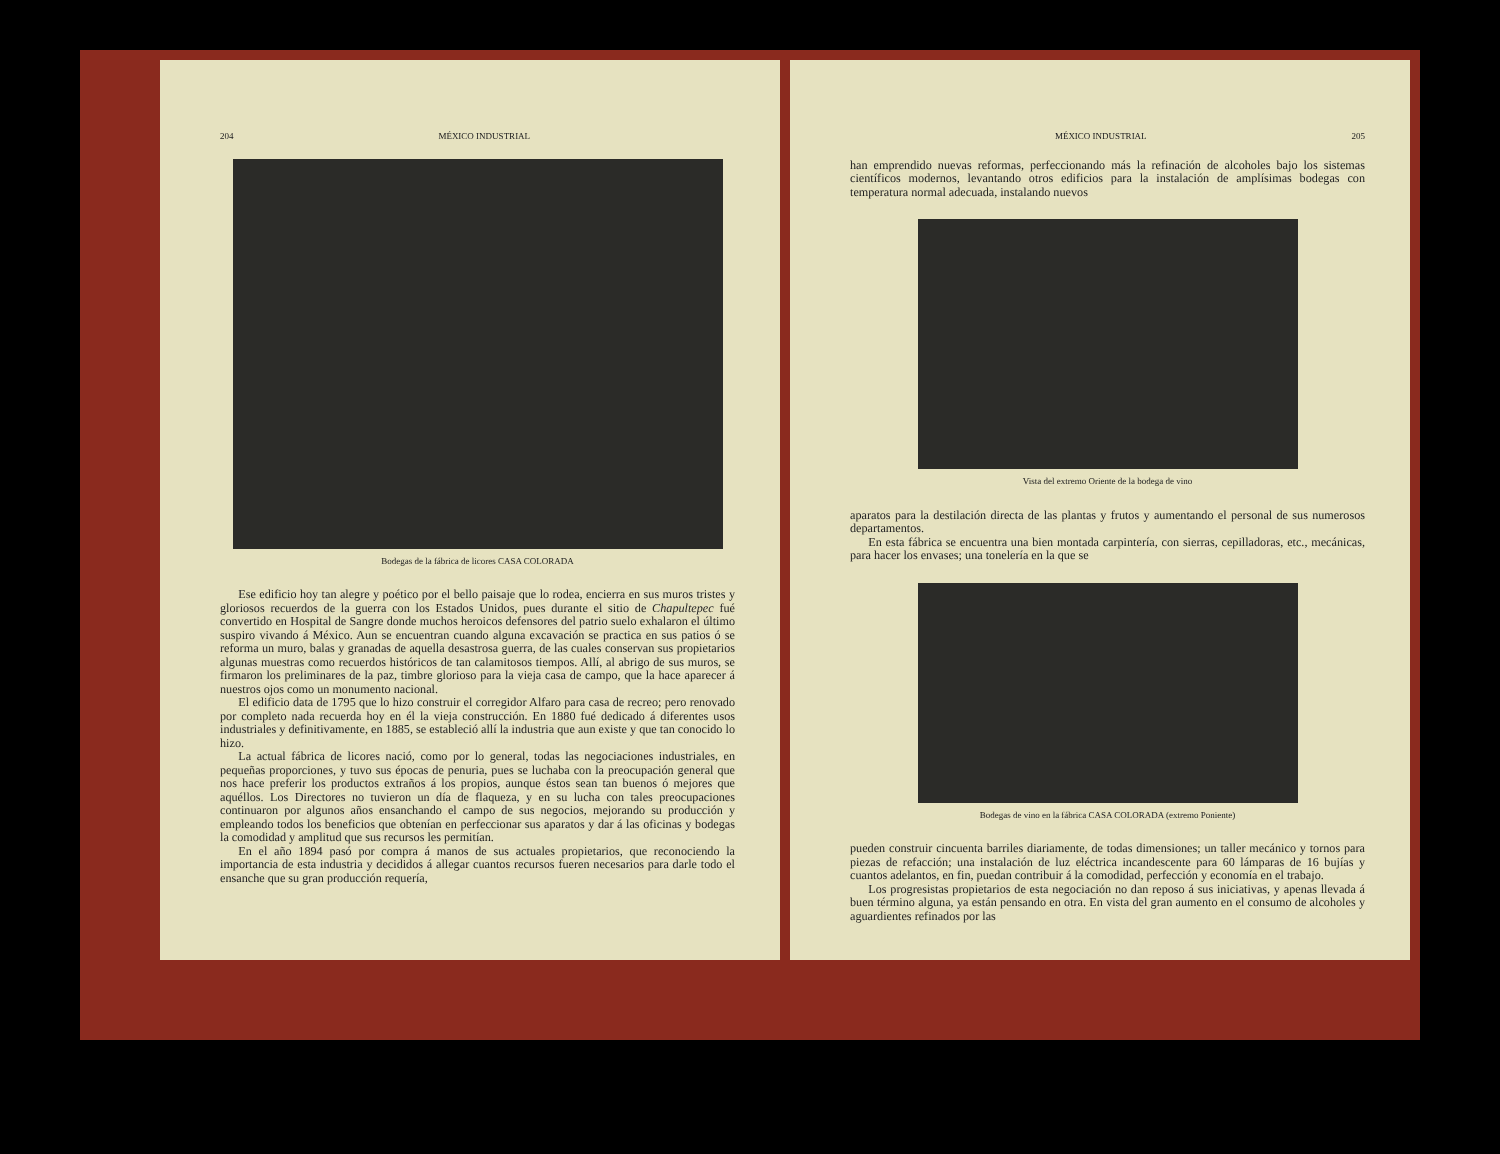204 MÉXICO INDUSTRIAL
Bodegas de la fábrica de licores CASA COLORADA
Ese edificio hoy tan alegre y poético por el bello paisaje que lo rodea, encierra en sus muros tristes y gloriosos recuerdos de la guerra con los Estados Unidos, pues durante el sitio de Chapultepec fué convertido en Hospital de Sangre donde muchos heroicos defensores del patrio suelo exhalaron el último suspiro vivando á México. Aun se encuentran cuando alguna excavación se practica en sus patios ó se reforma un muro, balas y granadas de aquella desastrosa guerra, de las cuales conservan sus propietarios algunas muestras como recuerdos históricos de tan calamitosos tiempos. Allí, al abrigo de sus muros, se firmaron los preliminares de la paz, timbre glorioso para la vieja casa de campo, que la hace aparecer á nuestros ojos como un monumento nacional.
El edificio data de 1795 que lo hizo construir el corregidor Alfaro para casa de recreo; pero renovado por completo nada recuerda hoy en él la vieja construcción. En 1880 fué dedicado á diferentes usos industriales y definitivamente, en 1885, se estableció allí la industria que aun existe y que tan conocido lo hizo.
La actual fábrica de licores nació, como por lo general, todas las negociaciones industriales, en pequeñas proporciones, y tuvo sus épocas de penuria, pues se luchaba con la preocupación general que nos hace preferir los productos extraños á los propios, aunque éstos sean tan buenos ó mejores que aquéllos. Los Directores no tuvieron un día de flaqueza, y en su lucha con tales preocupaciones continuaron por algunos años ensanchando el campo de sus negocios, mejorando su producción y empleando todos los beneficios que obtenían en perfeccionar sus aparatos y dar á las oficinas y bodegas la comodidad y amplitud que sus recursos les permitían.
En el año 1894 pasó por compra á manos de sus actuales propietarios, que reconociendo la importancia de esta industria y decididos á allegar cuantos recursos fueren necesarios para darle todo el ensanche que su gran producción requería,
MÉXICO INDUSTRIAL 205
han emprendido nuevas reformas, perfeccionando más la refinación de alcoholes bajo los sistemas científicos modernos, levantando otros edificios para la instalación de amplísimas bodegas con temperatura normal adecuada, instalando nuevos
Vista del extremo Oriente de la bodega de vino
aparatos para la destilación directa de las plantas y frutos y aumentando el personal de sus numerosos departamentos.
En esta fábrica se encuentra una bien montada carpintería, con sierras, cepilladoras, etc., mecánicas, para hacer los envases; una tonelería en la que se
Bodegas de vino en la fábrica CASA COLORADA (extremo Poniente)
pueden construir cincuenta barriles diariamente, de todas dimensiones; un taller mecánico y tornos para piezas de refacción; una instalación de luz eléctrica incandescente para 60 lámparas de 16 bujías y cuantos adelantos, en fin, puedan contribuir á la comodidad, perfección y economía en el trabajo.
Los progresistas propietarios de esta negociación no dan reposo á sus iniciativas, y apenas llevada á buen término alguna, ya están pensando en otra. En vista del gran aumento en el consumo de alcoholes y aguardientes refinados por las